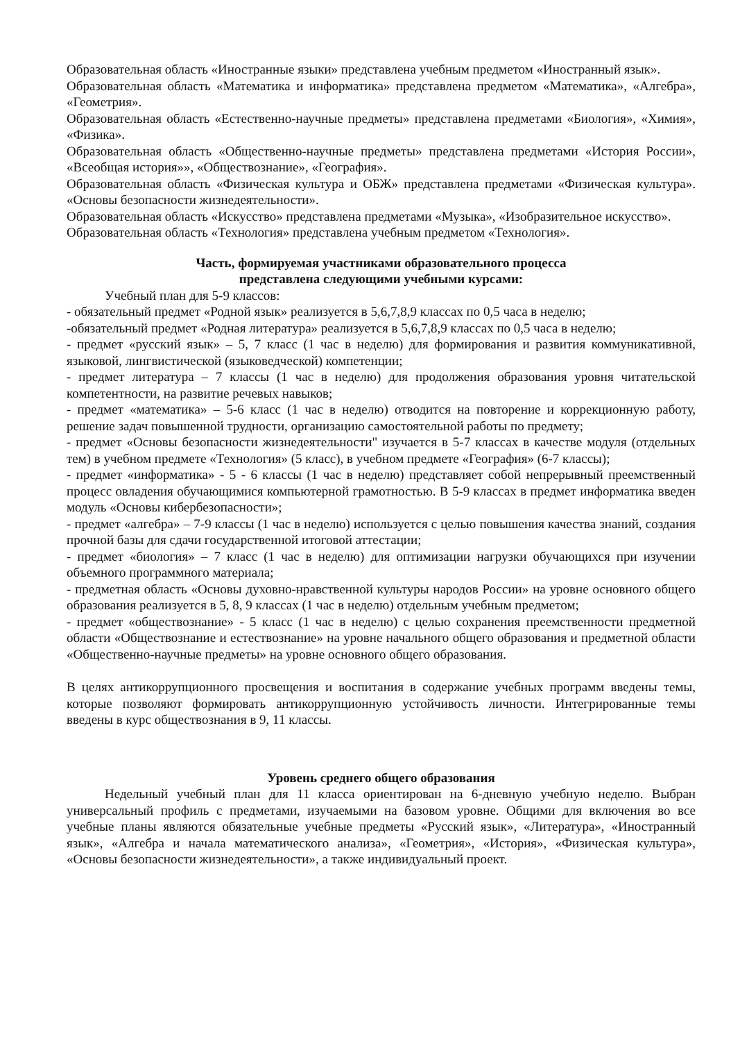Образовательная область «Иностранные языки» представлена учебным предметом «Иностранный язык».
Образовательная область «Математика и информатика» представлена предметом «Математика», «Алгебра», «Геометрия».
Образовательная область «Естественно-научные предметы» представлена предметами «Биология», «Химия», «Физика».
Образовательная область «Общественно-научные предметы» представлена предметами «История России», «Всеобщая история»», «Обществознание», «География».
Образовательная область «Физическая культура и ОБЖ» представлена предметами «Физическая культура». «Основы безопасности жизнедеятельности».
Образовательная область «Искусство» представлена предметами «Музыка», «Изобразительное искусство».
Образовательная область «Технология» представлена учебным предметом «Технология».
Часть, формируемая участниками образовательного процесса
представлена следующими учебными курсами:
Учебный план для 5-9 классов:
- обязательный предмет «Родной язык» реализуется в 5,6,7,8,9 классах по 0,5 часа в неделю;
-обязательный предмет «Родная литература» реализуется в 5,6,7,8,9 классах по 0,5 часа в неделю;
- предмет «русский язык» – 5, 7 класс (1 час в неделю) для формирования и развития коммуникативной, языковой, лингвистической (языковедческой) компетенции;
- предмет литература – 7 классы (1 час в неделю) для продолжения образования уровня читательской компетентности, на развитие речевых навыков;
- предмет «математика» – 5-6 класс (1 час в неделю) отводится на повторение и коррекционную работу, решение задач повышенной трудности, организацию самостоятельной работы по предмету;
- предмет «Основы безопасности жизнедеятельности" изучается в 5-7 классах в качестве модуля (отдельных тем) в учебном предмете «Технология» (5 класс), в учебном предмете «География» (6-7 классы);
- предмет «информатика» - 5 - 6 классы (1 час в неделю) представляет собой непрерывный преемственный процесс овладения обучающимися компьютерной грамотностью. В 5-9 классах в предмет информатика введен модуль «Основы кибербезопасности»;
- предмет «алгебра» – 7-9 классы (1 час в неделю) используется с целью повышения качества знаний, создания прочной базы для сдачи государственной итоговой аттестации;
- предмет «биология» – 7 класс (1 час в неделю) для оптимизации нагрузки обучающихся при изучении объемного программного материала;
- предметная область «Основы духовно-нравственной культуры народов России» на уровне основного общего образования реализуется в 5, 8, 9 классах (1 час в неделю) отдельным учебным предметом;
- предмет «обществознание» - 5 класс (1 час в неделю) с целью сохранения преемственности предметной области «Обществознание и естествознание» на уровне начального общего образования и предметной области «Общественно-научные предметы» на уровне основного общего образования.
В целях антикоррупционного просвещения и воспитания в содержание учебных программ введены темы, которые позволяют формировать антикоррупционную устойчивость личности. Интегрированные темы введены в курс обществознания в 9, 11 классы.
Уровень среднего общего образования
Недельный учебный план для 11 класса ориентирован на 6-дневную учебную неделю. Выбран универсальный профиль с предметами, изучаемыми на базовом уровне. Общими для включения во все учебные планы являются обязательные учебные предметы «Русский язык», «Литература», «Иностранный язык», «Алгебра и начала математического анализа», «Геометрия», «История», «Физическая культура», «Основы безопасности жизнедеятельности», а также индивидуальный проект.